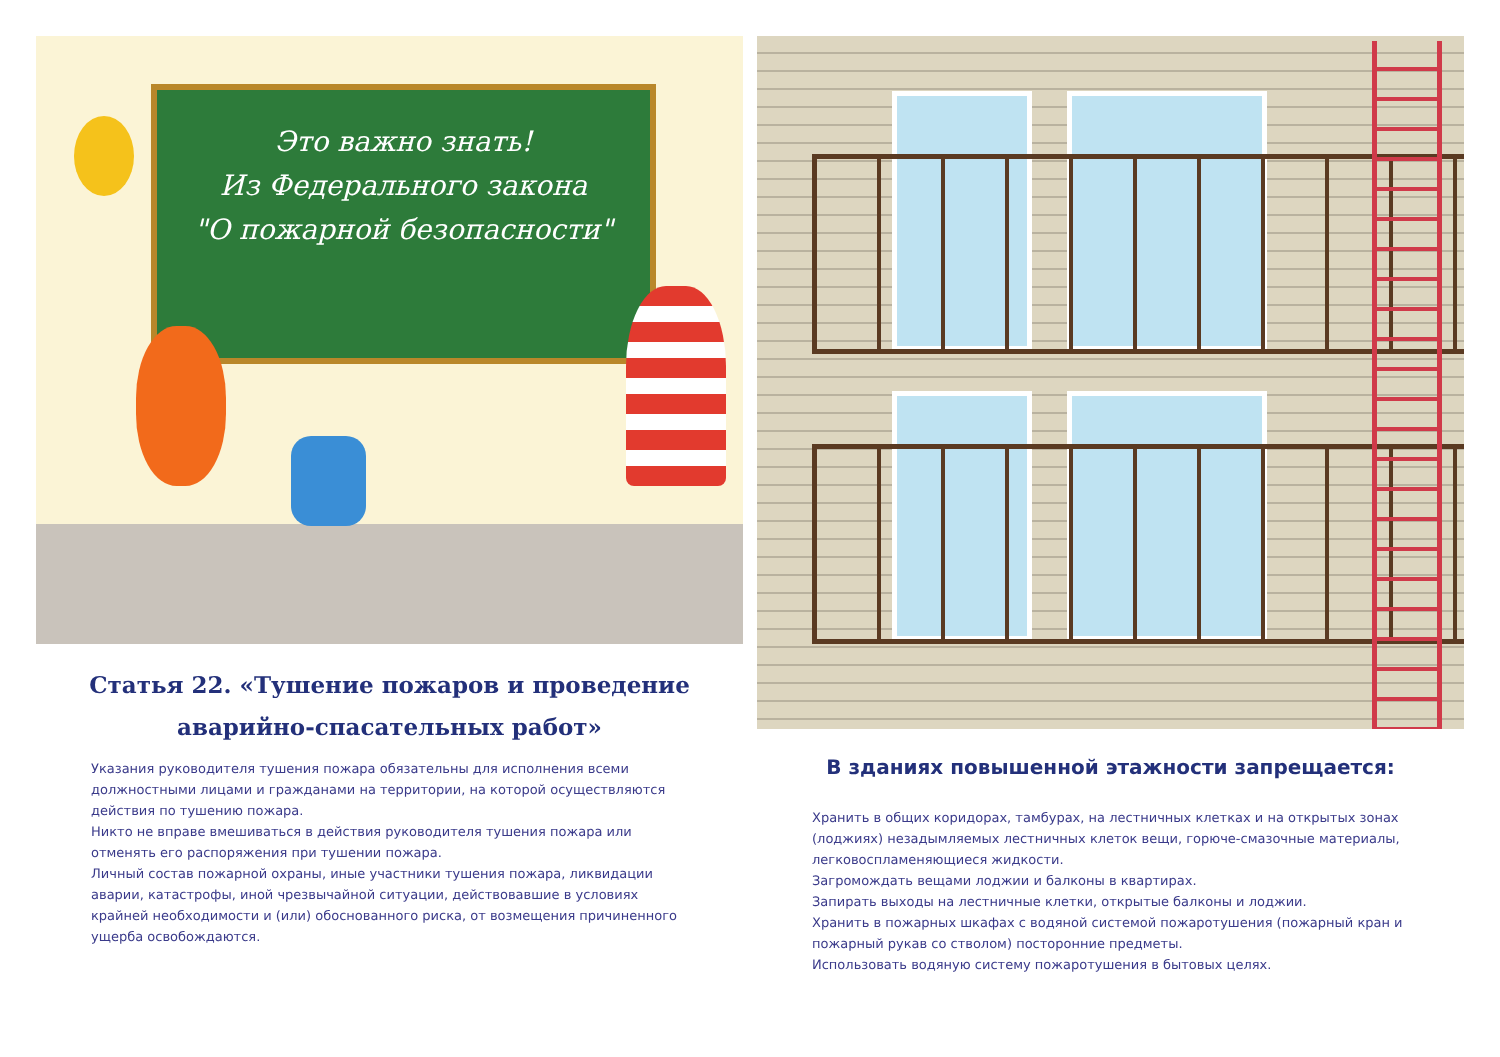Это важно знать!
Из Федерального закона
"О пожарной безопасности"
Статья 22. «Тушение пожаров и проведение
аварийно-спасательных работ»
Указания руководителя тушения пожара обязательны для исполнения всеми должностными лицами и гражданами на территории, на которой осуществляются действия по тушению пожара.
Никто не вправе вмешиваться в действия руководителя тушения пожара или отменять его распоряжения при тушении пожара.
Личный состав пожарной охраны, иные участники тушения пожара, ликвидации аварии, катастрофы, иной чрезвычайной ситуации, действовавшие в условиях крайней необходимости и (или) обоснованного риска, от возмещения причиненного ущерба освобождаются.
В зданиях повышенной этажности запрещается:
Хранить в общих коридорах, тамбурах, на лестничных клетках и на открытых зонах (лоджиях) незадымляемых лестничных клеток вещи, горюче-смазочные материалы, легковоспламеняющиеся жидкости.
Загромождать вещами лоджии и балконы в квартирах.
Запирать выходы на лестничные клетки, открытые балконы и лоджии.
Хранить в пожарных шкафах с водяной системой пожаротушения (пожарный кран и пожарный рукав со стволом) посторонние предметы.
Использовать водяную систему пожаротушения в бытовых целях.